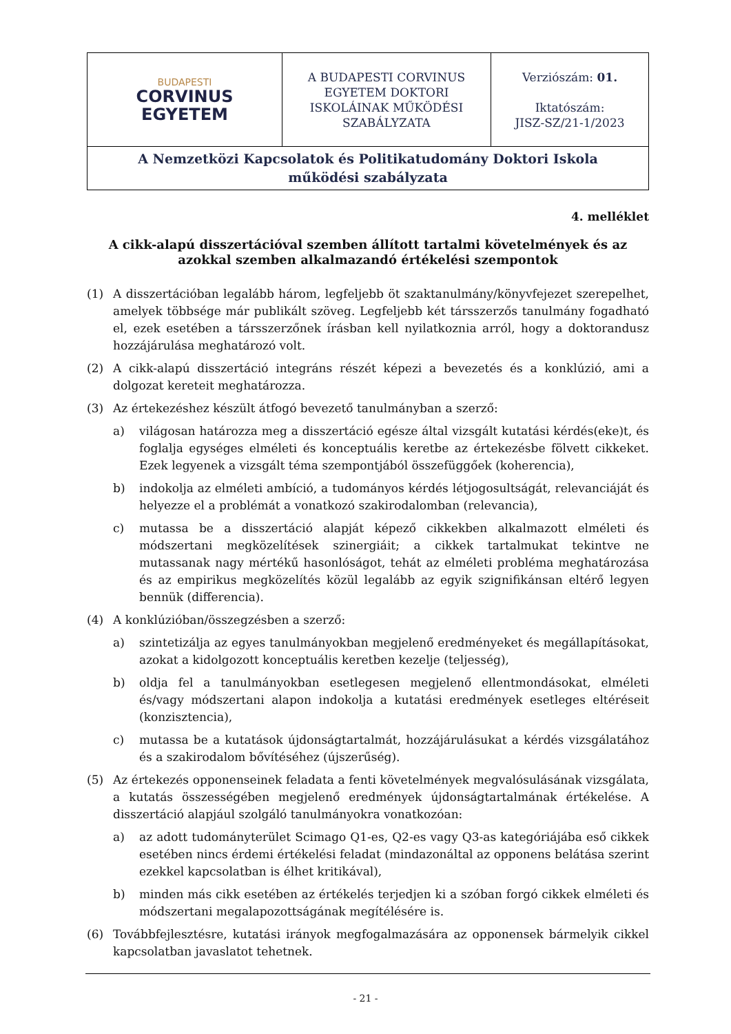| BUDAPESTI CORVINUS EGYETEM | A BUDAPESTI CORVINUS EGYETEM DOKTORI ISKOLÁINAK MŰKÖDÉSI SZABÁLYZATA | Verziószám: 01. Iktatószám: JISZ-SZ/21-1/2023 |
| A Nemzetközi Kapcsolatok és Politikatudomány Doktori Iskola működési szabályzata | | |
4. melléklet
A cikk-alapú disszertációval szemben állított tartalmi követelmények és az azokkal szemben alkalmazandó értékelési szempontok
(1) A disszertációban legalább három, legfeljebb öt szaktanulmány/könyvfejezet szerepelhet, amelyek többsége már publikált szöveg. Legfeljebb két társszerzős tanulmány fogadható el, ezek esetében a társszerzőnek írásban kell nyilatkoznia arról, hogy a doktorandusz hozzájárulása meghatározó volt.
(2) A cikk-alapú disszertáció integráns részét képezi a bevezetés és a konklúzió, ami a dolgozat kereteit meghatározza.
(3) Az értekezéshez készült átfogó bevezető tanulmányban a szerző:
a) világosan határozza meg a disszertáció egésze által vizsgált kutatási kérdés(eke)t, és foglalja egységes elméleti és konceptuális keretbe az értekezésbe fölvett cikkeket. Ezek legyenek a vizsgált téma szempontjából összefüggőek (koherencia),
b) indokolja az elméleti ambíció, a tudományos kérdés létjogosultságát, relevanciáját és helyezze el a problémát a vonatkozó szakirodalomban (relevancia),
c) mutassa be a disszertáció alapját képező cikkekben alkalmazott elméleti és módszertani megközelítések szinergiáit; a cikkek tartalmukat tekintve ne mutassanak nagy mértékű hasonlóságot, tehát az elméleti probléma meghatározása és az empirikus megközelítés közül legalább az egyik szignifikánsan eltérő legyen bennük (differencia).
(4) A konklúzióban/összegzésben a szerző:
a) szintetizálja az egyes tanulmányokban megjelenő eredményeket és megállapításokat, azokat a kidolgozott konceptuális keretben kezelje (teljesség),
b) oldja fel a tanulmányokban esetlegesen megjelenő ellentmondásokat, elméleti és/vagy módszertani alapon indokolja a kutatási eredmények esetleges eltéréseit (konzisztencia),
c) mutassa be a kutatások újdonságtartalmát, hozzájárulásukat a kérdés vizsgálatához és a szakirodalom bővítéséhez (újszerűség).
(5) Az értekezés opponenseinek feladata a fenti követelmények megvalósulásának vizsgálata, a kutatás összességében megjelenő eredmények újdonságtartalmának értékelése. A disszertáció alapjául szolgáló tanulmányokra vonatkozóan:
a) az adott tudományterület Scimago Q1-es, Q2-es vagy Q3-as kategóriájába eső cikkek esetében nincs érdemi értékelési feladat (mindazonáltal az opponens belátása szerint ezekkel kapcsolatban is élhet kritikával),
b) minden más cikk esetében az értékelés terjedjen ki a szóban forgó cikkek elméleti és módszertani megalapozottságának megítélésére is.
(6) Továbbfejlesztésre, kutatási irányok megfogalmazására az opponensek bármelyik cikkel kapcsolatban javaslatot tehetnek.
- 21 -